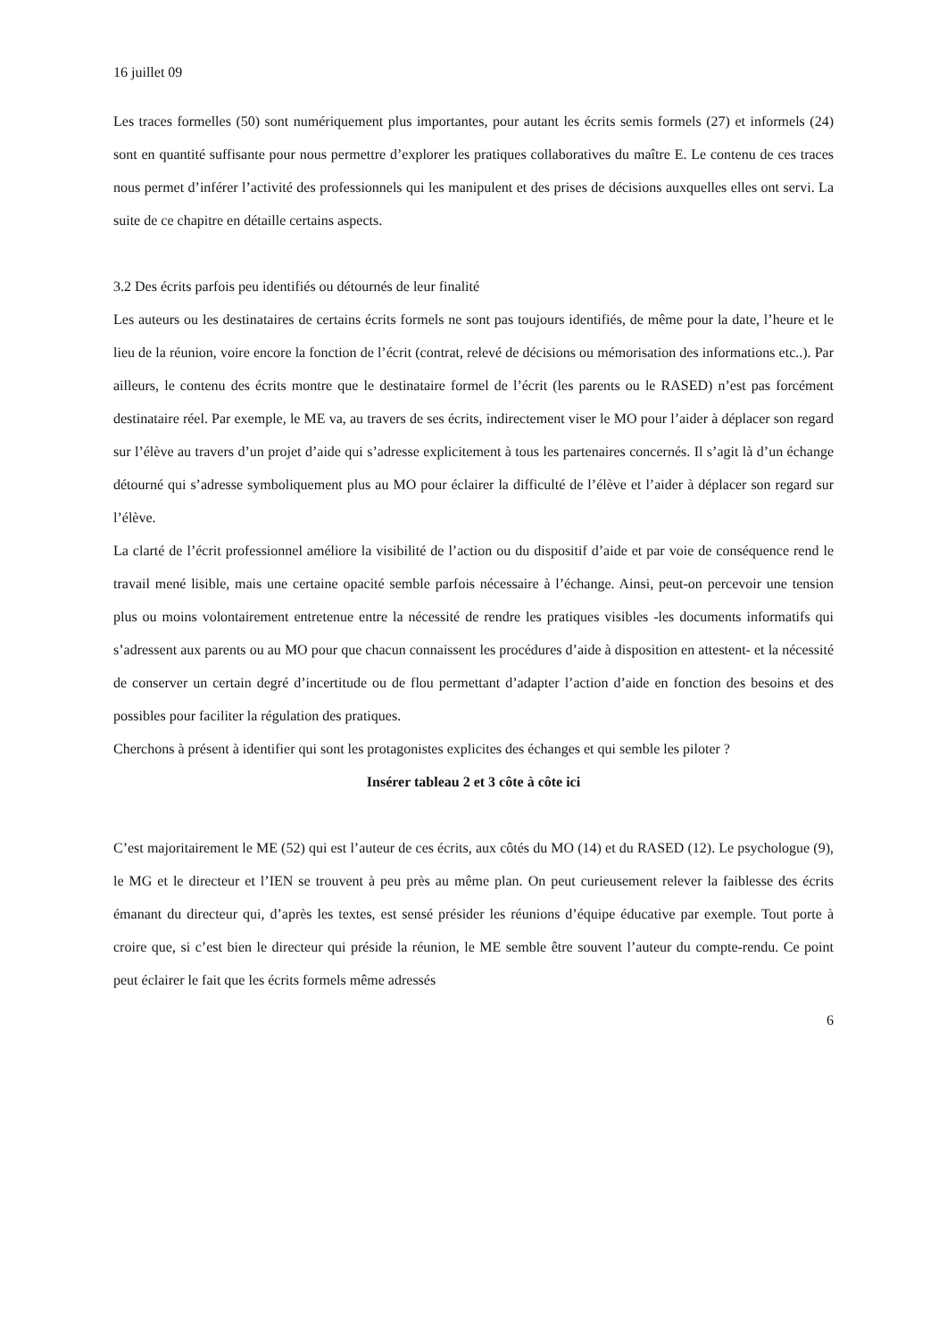16 juillet 09
Les traces formelles (50) sont numériquement plus importantes, pour autant les écrits semis formels (27) et informels (24) sont en quantité suffisante pour nous permettre d’explorer les pratiques collaboratives du maître E. Le contenu de ces traces nous permet d’inférer l’activité des professionnels qui les manipulent et des prises de décisions auxquelles elles ont servi. La suite de ce chapitre en détaille certains aspects.
3.2 Des écrits parfois peu identifiés ou détournés de leur finalité
Les auteurs ou les destinataires de certains écrits formels ne sont pas toujours identifiés, de même pour la date, l’heure et le lieu de la réunion, voire encore la fonction de l’écrit (contrat, relevé de décisions ou mémorisation des informations etc..). Par ailleurs, le contenu des écrits montre que le destinataire formel de l’écrit (les parents ou le RASED) n’est pas forcément destinataire réel. Par exemple, le ME va, au travers de ses écrits, indirectement viser le MO pour l’aider à déplacer son regard sur l’élève au travers d’un projet d’aide qui s’adresse explicitement à tous les partenaires concernés. Il s’agit là d’un échange détourné qui s’adresse symboliquement plus au MO pour éclairer la difficulté de l’élève et l’aider à déplacer son regard sur l’élève.
La clarté de l’écrit professionnel améliore la visibilité de l’action ou du dispositif d’aide et par voie de conséquence rend le travail mené lisible, mais une certaine opacité semble parfois nécessaire à l’échange. Ainsi, peut-on percevoir une tension plus ou moins volontairement entretenue entre la nécessité de rendre les pratiques visibles -les documents informatifs qui s’adressent aux parents ou au MO pour que chacun connaissent les procédures d’aide à disposition en attestent- et la nécessité de conserver un certain degré d’incertitude ou de flou permettant d’adapter l’action d’aide en fonction des besoins et des possibles pour faciliter la régulation des pratiques.
Cherchons à présent à identifier qui sont les protagonistes explicites des échanges et qui semble les piloter ?
Insérer tableau 2 et 3 côte à côte ici
C’est majoritairement le ME (52) qui est l’auteur de ces écrits, aux côtés du MO (14) et du RASED (12). Le psychologue (9), le MG et le directeur et l’IEN se trouvent à peu près au même plan. On peut curieusement relever la faiblesse des écrits émanant du directeur qui, d’après les textes, est sensé présider les réunions d’équipe éducative par exemple. Tout porte à croire que, si c’est bien le directeur qui préside la réunion, le ME semble être souvent l’auteur du compte-rendu. Ce point peut éclairer le fait que les écrits formels même adressés
6